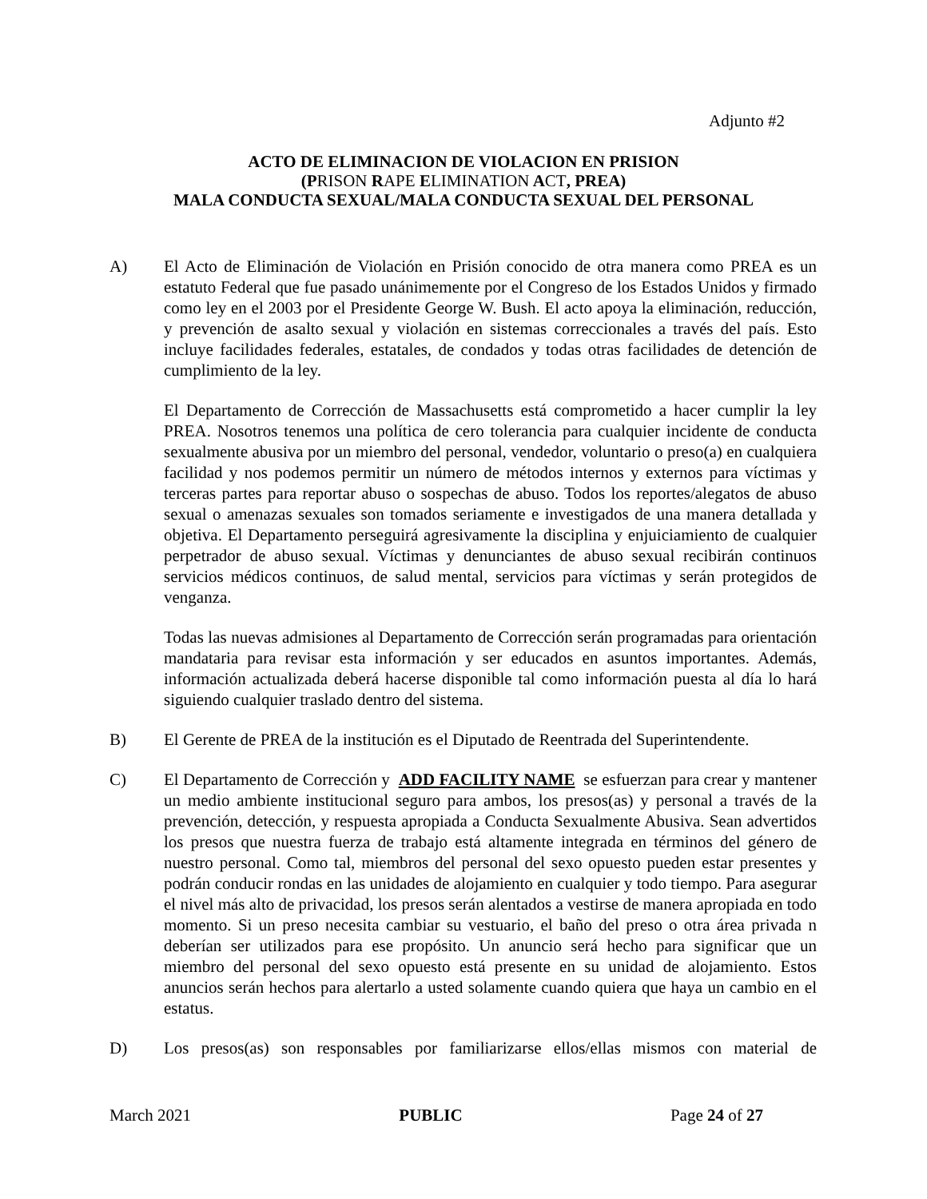Adjunto #2
ACTO DE ELIMINACION DE VIOLACION EN PRISION
(PRISON RAPE ELIMINATION ACT, PREA)
MALA CONDUCTA SEXUAL/MALA CONDUCTA SEXUAL DEL PERSONAL
A) El Acto de Eliminación de Violación en Prisión conocido de otra manera como PREA es un estatuto Federal que fue pasado unánimemente por el Congreso de los Estados Unidos y firmado como ley en el 2003 por el Presidente George W. Bush. El acto apoya la eliminación, reducción, y prevención de asalto sexual y violación en sistemas correccionales a través del país. Esto incluye facilidades federales, estatales, de condados y todas otras facilidades de detención de cumplimiento de la ley.
El Departamento de Corrección de Massachusetts está comprometido a hacer cumplir la ley PREA. Nosotros tenemos una política de cero tolerancia para cualquier incidente de conducta sexualmente abusiva por un miembro del personal, vendedor, voluntario o preso(a) en cualquiera facilidad y nos podemos permitir un número de métodos internos y externos para víctimas y terceras partes para reportar abuso o sospechas de abuso. Todos los reportes/alegatos de abuso sexual o amenazas sexuales son tomados seriamente e investigados de una manera detallada y objetiva. El Departamento perseguirá agresivamente la disciplina y enjuiciamiento de cualquier perpetrador de abuso sexual. Víctimas y denunciantes de abuso sexual recibirán continuos servicios médicos continuos, de salud mental, servicios para víctimas y serán protegidos de venganza.
Todas las nuevas admisiones al Departamento de Corrección serán programadas para orientación mandataria para revisar esta información y ser educados en asuntos importantes. Además, información actualizada deberá hacerse disponible tal como información puesta al día lo hará siguiendo cualquier traslado dentro del sistema.
B) El Gerente de PREA de la institución es el Diputado de Reentrada del Superintendente.
C) El Departamento de Corrección y ADD FACILITY NAME se esfuerzan para crear y mantener un medio ambiente institucional seguro para ambos, los presos(as) y personal a través de la prevención, detección, y respuesta apropiada a Conducta Sexualmente Abusiva. Sean advertidos los presos que nuestra fuerza de trabajo está altamente integrada en términos del género de nuestro personal. Como tal, miembros del personal del sexo opuesto pueden estar presentes y podrán conducir rondas en las unidades de alojamiento en cualquier y todo tiempo. Para asegurar el nivel más alto de privacidad, los presos serán alentados a vestirse de manera apropiada en todo momento. Si un preso necesita cambiar su vestuario, el baño del preso o otra área privada n deberían ser utilizados para ese propósito. Un anuncio será hecho para significar que un miembro del personal del sexo opuesto está presente en su unidad de alojamiento. Estos anuncios serán hechos para alertarlo a usted solamente cuando quiera que haya un cambio en el estatus.
D) Los presos(as) son responsables por familiarizarse ellos/ellas mismos con material de
March 2021 PUBLIC Page 24 of 27